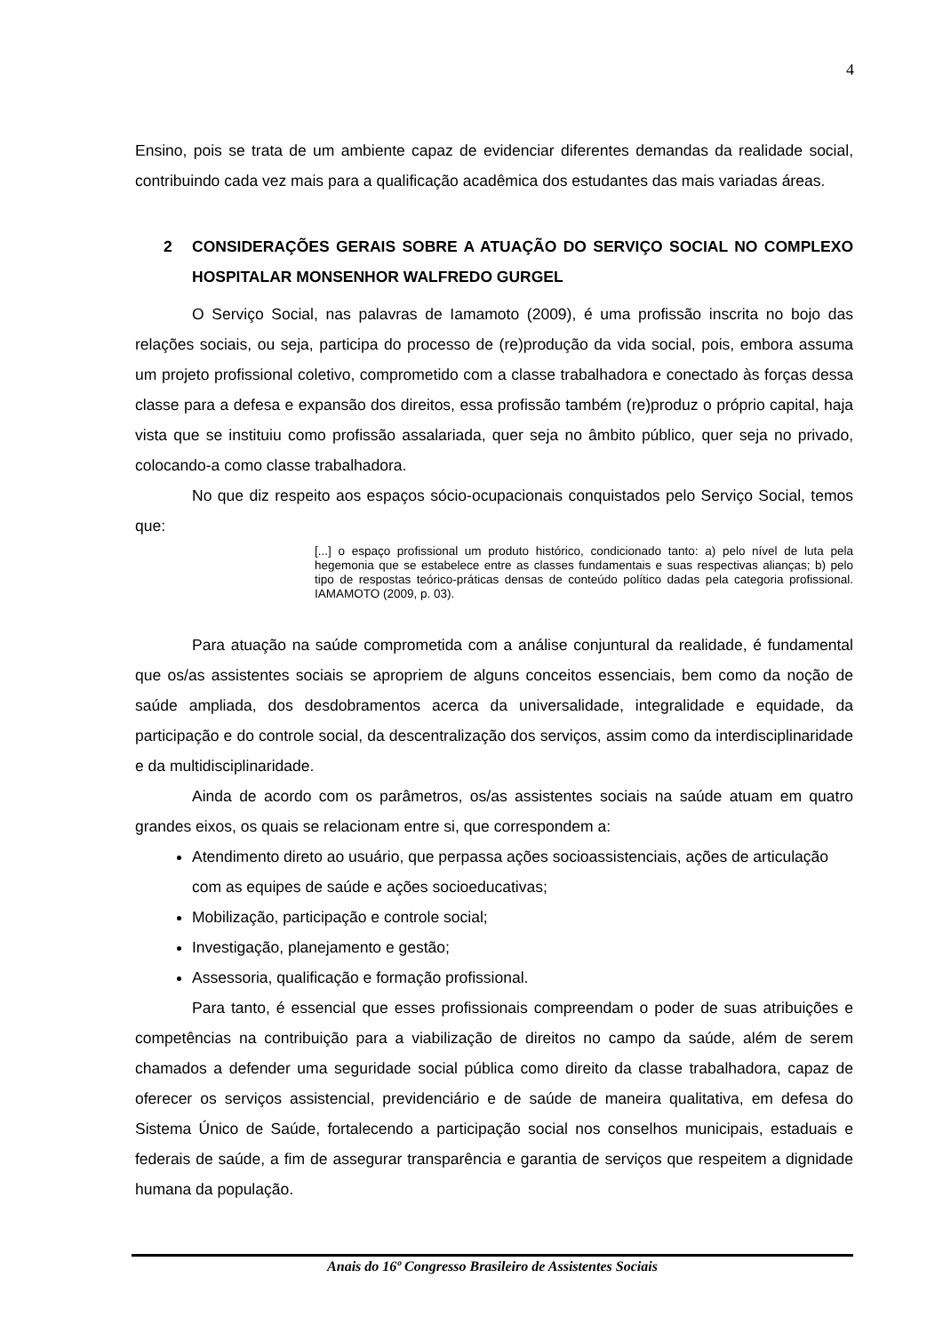4
Ensino, pois se trata de um ambiente capaz de evidenciar diferentes demandas da realidade social, contribuindo cada vez mais para a qualificação acadêmica dos estudantes das mais variadas áreas.
2 CONSIDERAÇÕES GERAIS SOBRE A ATUAÇÃO DO SERVIÇO SOCIAL NO COMPLEXO HOSPITALAR MONSENHOR WALFREDO GURGEL
O Serviço Social, nas palavras de Iamamoto (2009), é uma profissão inscrita no bojo das relações sociais, ou seja, participa do processo de (re)produção da vida social, pois, embora assuma um projeto profissional coletivo, comprometido com a classe trabalhadora e conectado às forças dessa classe para a defesa e expansão dos direitos, essa profissão também (re)produz o próprio capital, haja vista que se instituiu como profissão assalariada, quer seja no âmbito público, quer seja no privado, colocando-a como classe trabalhadora.
No que diz respeito aos espaços sócio-ocupacionais conquistados pelo Serviço Social, temos que:
[...] o espaço profissional um produto histórico, condicionado tanto: a) pelo nível de luta pela hegemonia que se estabelece entre as classes fundamentais e suas respectivas alianças; b) pelo tipo de respostas teórico-práticas densas de conteúdo político dadas pela categoria profissional. IAMAMOTO (2009, p. 03).
Para atuação na saúde comprometida com a análise conjuntural da realidade, é fundamental que os/as assistentes sociais se apropriem de alguns conceitos essenciais, bem como da noção de saúde ampliada, dos desdobramentos acerca da universalidade, integralidade e equidade, da participação e do controle social, da descentralização dos serviços, assim como da interdisciplinaridade e da multidisciplinaridade.
Ainda de acordo com os parâmetros, os/as assistentes sociais na saúde atuam em quatro grandes eixos, os quais se relacionam entre si, que correspondem a:
Atendimento direto ao usuário, que perpassa ações socioassistenciais, ações de articulação com as equipes de saúde e ações socioeducativas;
Mobilização, participação e controle social;
Investigação, planejamento e gestão;
Assessoria, qualificação e formação profissional.
Para tanto, é essencial que esses profissionais compreendam o poder de suas atribuições e competências na contribuição para a viabilização de direitos no campo da saúde, além de serem chamados a defender uma seguridade social pública como direito da classe trabalhadora, capaz de oferecer os serviços assistencial, previdenciário e de saúde de maneira qualitativa, em defesa do Sistema Único de Saúde, fortalecendo a participação social nos conselhos municipais, estaduais e federais de saúde, a fim de assegurar transparência e garantia de serviços que respeitem a dignidade humana da população.
Anais do 16º Congresso Brasileiro de Assistentes Sociais